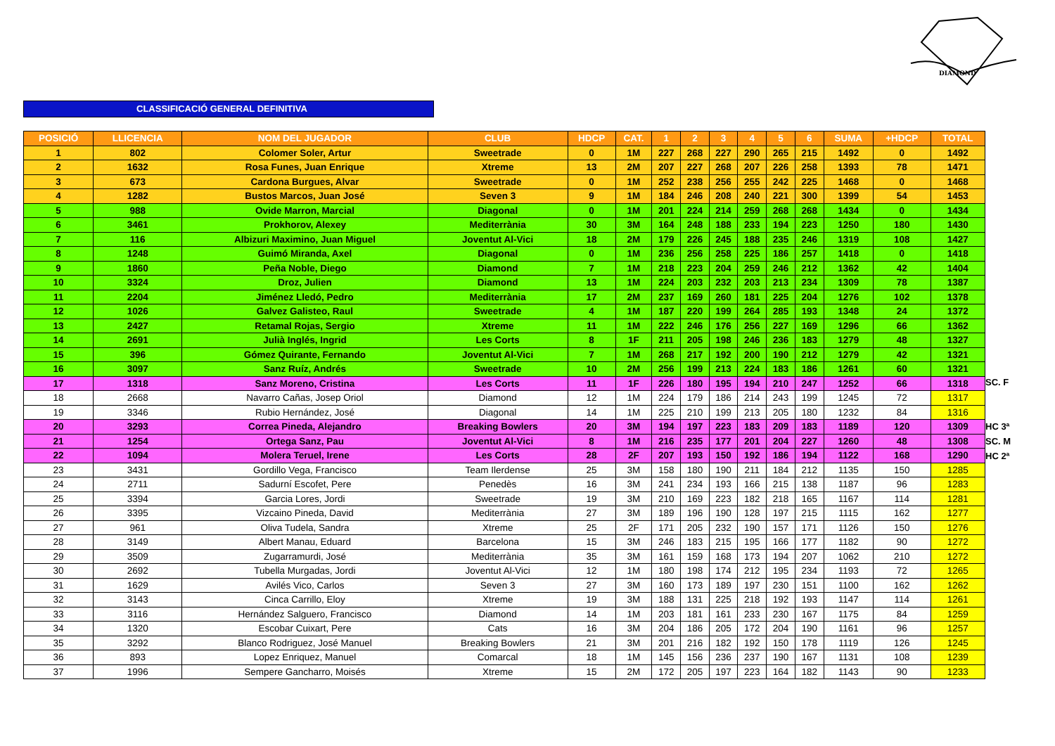DIAMOND
CLASSIFICACIÓ GENERAL DEFINITIVA
| POSICIÓ | LLICENCIA | NOM DEL JUGADOR | CLUB | HDCP | CAT. | 1 | 2 | 3 | 4 | 5 | 6 | SUMA | +HDCP | TOTAL |
| --- | --- | --- | --- | --- | --- | --- | --- | --- | --- | --- | --- | --- | --- | --- |
| 1 | 802 | Colomer Soler, Artur | Sweetrade | 0 | 1M | 227 | 268 | 227 | 290 | 265 | 215 | 1492 | 0 | 1492 |
| 2 | 1632 | Rosa Funes, Juan Enrique | Xtreme | 13 | 2M | 207 | 227 | 268 | 207 | 226 | 258 | 1393 | 78 | 1471 |
| 3 | 673 | Cardona Burgues, Alvar | Sweetrade | 0 | 1M | 252 | 238 | 256 | 255 | 242 | 225 | 1468 | 0 | 1468 |
| 4 | 1282 | Bustos Marcos, Juan José | Seven 3 | 9 | 1M | 184 | 246 | 208 | 240 | 221 | 300 | 1399 | 54 | 1453 |
| 5 | 988 | Ovide Marron, Marcial | Diagonal | 0 | 1M | 201 | 224 | 214 | 259 | 268 | 268 | 1434 | 0 | 1434 |
| 6 | 3461 | Prokhorov, Alexey | Mediterrània | 30 | 3M | 164 | 248 | 188 | 233 | 194 | 223 | 1250 | 180 | 1430 |
| 7 | 116 | Albizuri Maximino, Juan Miguel | Joventut Al-Vici | 18 | 2M | 179 | 226 | 245 | 188 | 235 | 246 | 1319 | 108 | 1427 |
| 8 | 1248 | Guimó Miranda, Axel | Diagonal | 0 | 1M | 236 | 256 | 258 | 225 | 186 | 257 | 1418 | 0 | 1418 |
| 9 | 1860 | Peña Noble, Diego | Diamond | 7 | 1M | 218 | 223 | 204 | 259 | 246 | 212 | 1362 | 42 | 1404 |
| 10 | 3324 | Droz, Julien | Diamond | 13 | 1M | 224 | 203 | 232 | 203 | 213 | 234 | 1309 | 78 | 1387 |
| 11 | 2204 | Jiménez Lledó, Pedro | Mediterrània | 17 | 2M | 237 | 169 | 260 | 181 | 225 | 204 | 1276 | 102 | 1378 |
| 12 | 1026 | Galvez Galisteo, Raul | Sweetrade | 4 | 1M | 187 | 220 | 199 | 264 | 285 | 193 | 1348 | 24 | 1372 |
| 13 | 2427 | Retamal Rojas, Sergio | Xtreme | 11 | 1M | 222 | 246 | 176 | 256 | 227 | 169 | 1296 | 66 | 1362 |
| 14 | 2691 | Julià Inglés, Ingrid | Les Corts | 8 | 1F | 211 | 205 | 198 | 246 | 236 | 183 | 1279 | 48 | 1327 |
| 15 | 396 | Gómez Quirante, Fernando | Joventut Al-Vici | 7 | 1M | 268 | 217 | 192 | 200 | 190 | 212 | 1279 | 42 | 1321 |
| 16 | 3097 | Sanz Ruíz, Andrés | Sweetrade | 10 | 2M | 256 | 199 | 213 | 224 | 183 | 186 | 1261 | 60 | 1321 |
| 17 | 1318 | Sanz Moreno, Cristina | Les Corts | 11 | 1F | 226 | 180 | 195 | 194 | 210 | 247 | 1252 | 66 | 1318 |
| 18 | 2668 | Navarro Cañas, Josep Oriol | Diamond | 12 | 1M | 224 | 179 | 186 | 214 | 243 | 199 | 1245 | 72 | 1317 |
| 19 | 3346 | Rubio Hernández, José | Diagonal | 14 | 1M | 225 | 210 | 199 | 213 | 205 | 180 | 1232 | 84 | 1316 |
| 20 | 3293 | Correa Pineda, Alejandro | Breaking Bowlers | 20 | 3M | 194 | 197 | 223 | 183 | 209 | 183 | 1189 | 120 | 1309 |
| 21 | 1254 | Ortega Sanz, Pau | Joventut Al-Vici | 8 | 1M | 216 | 235 | 177 | 201 | 204 | 227 | 1260 | 48 | 1308 |
| 22 | 1094 | Molera Teruel, Irene | Les Corts | 28 | 2F | 207 | 193 | 150 | 192 | 186 | 194 | 1122 | 168 | 1290 |
| 23 | 3431 | Gordillo Vega, Francisco | Team Ilerdense | 25 | 3M | 158 | 180 | 190 | 211 | 184 | 212 | 1135 | 150 | 1285 |
| 24 | 2711 | Sadurní Escofet, Pere | Penedès | 16 | 3M | 241 | 234 | 193 | 166 | 215 | 138 | 1187 | 96 | 1283 |
| 25 | 3394 | Garcia Lores, Jordi | Sweetrade | 19 | 3M | 210 | 169 | 223 | 182 | 218 | 165 | 1167 | 114 | 1281 |
| 26 | 3395 | Vizcaino Pineda, David | Mediterrània | 27 | 3M | 189 | 196 | 190 | 128 | 197 | 215 | 1115 | 162 | 1277 |
| 27 | 961 | Oliva Tudela, Sandra | Xtreme | 25 | 2F | 171 | 205 | 232 | 190 | 157 | 171 | 1126 | 150 | 1276 |
| 28 | 3149 | Albert Manau, Eduard | Barcelona | 15 | 3M | 246 | 183 | 215 | 195 | 166 | 177 | 1182 | 90 | 1272 |
| 29 | 3509 | Zugarramurdi, José | Mediterrània | 35 | 3M | 161 | 159 | 168 | 173 | 194 | 207 | 1062 | 210 | 1272 |
| 30 | 2692 | Tubella Murgadas, Jordi | Joventut Al-Vici | 12 | 1M | 180 | 198 | 174 | 212 | 195 | 234 | 1193 | 72 | 1265 |
| 31 | 1629 | Avilés Vico, Carlos | Seven 3 | 27 | 3M | 160 | 173 | 189 | 197 | 230 | 151 | 1100 | 162 | 1262 |
| 32 | 3143 | Cinca Carrillo, Eloy | Xtreme | 19 | 3M | 188 | 131 | 225 | 218 | 192 | 193 | 1147 | 114 | 1261 |
| 33 | 3116 | Hernández Salguero, Francisco | Diamond | 14 | 1M | 203 | 181 | 161 | 233 | 230 | 167 | 1175 | 84 | 1259 |
| 34 | 1320 | Escobar Cuixart, Pere | Cats | 16 | 3M | 204 | 186 | 205 | 172 | 204 | 190 | 1161 | 96 | 1257 |
| 35 | 3292 | Blanco Rodriguez, José Manuel | Breaking Bowlers | 21 | 3M | 201 | 216 | 182 | 192 | 150 | 178 | 1119 | 126 | 1245 |
| 36 | 893 | Lopez Enriquez, Manuel | Comarcal | 18 | 1M | 145 | 156 | 236 | 237 | 190 | 167 | 1131 | 108 | 1239 |
| 37 | 1996 | Sempere Gancharro, Moisés | Xtreme | 15 | 2M | 172 | 205 | 197 | 223 | 164 | 182 | 1143 | 90 | 1233 |
SC. F
HC 3ª
SC. M
HC 2ª